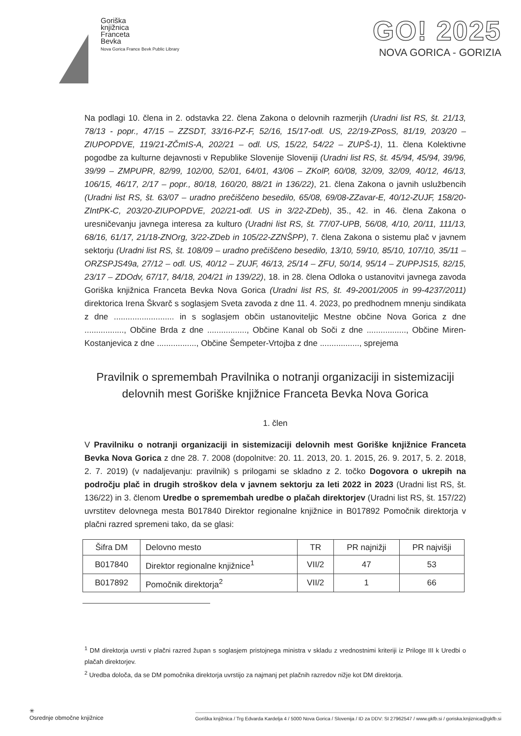Goriška
knjižnica
Franceta
Bevka
Nova Gorica France Bevk Public Library
GO! 2025
NOVA GORICA - GORIZIA
Na podlagi 10. člena in 2. odstavka 22. člena Zakona o delovnih razmerjih (Uradni list RS, št. 21/13, 78/13 - popr., 47/15 – ZZSDT, 33/16-PZ-F, 52/16, 15/17-odl. US, 22/19-ZPosS, 81/19, 203/20 – ZIUPOPDVE, 119/21-ZČmIS-A, 202/21 – odl. US, 15/22, 54/22 – ZUPŠ-1), 11. člena Kolektivne pogodbe za kulturne dejavnosti v Republike Slovenije Sloveniji (Uradni list RS, št. 45/94, 45/94, 39/96, 39/99 – ZMPUPR, 82/99, 102/00, 52/01, 64/01, 43/06 – ZKolP, 60/08, 32/09, 32/09, 40/12, 46/13, 106/15, 46/17, 2/17 – popr., 80/18, 160/20, 88/21 in 136/22), 21. člena Zakona o javnih uslužbencih (Uradni list RS, št. 63/07 – uradno prečiščeno besedilo, 65/08, 69/08-ZZavar-E, 40/12-ZUJF, 158/20-ZIntPK-C, 203/20-ZIUPOPDVE, 202/21-odl. US in 3/22-ZDeb), 35., 42. in 46. člena Zakona o uresničevanju javnega interesa za kulturo (Uradni list RS, št. 77/07-UPB, 56/08, 4/10, 20/11, 111/13, 68/16, 61/17, 21/18-ZNOrg, 3/22-ZDeb in 105/22-ZZNŠPP), 7. člena Zakona o sistemu plač v javnem sektorju (Uradni list RS, št. 108/09 – uradno prečiščeno besedilo, 13/10, 59/10, 85/10, 107/10, 35/11 – ORZSPJS49a, 27/12 – odl. US, 40/12 – ZUJF, 46/13, 25/14 – ZFU, 50/14, 95/14 – ZUPPJS15, 82/15, 23/17 – ZDOdv, 67/17, 84/18, 204/21 in 139/22), 18. in 28. člena Odloka o ustanovitvi javnega zavoda Goriška knjižnica Franceta Bevka Nova Gorica (Uradni list RS, št. 49-2001/2005 in 99-4237/2011) direktorica Irena Škvarč s soglasjem Sveta zavoda z dne 11. 4. 2023, po predhodnem mnenju sindikata z dne .......................... in s soglasjem občin ustanoviteljic Mestne občine Nova Gorica z dne ................., Občine Brda z dne ................., Občine Kanal ob Soči z dne ................., Občine Miren-Kostanjevica z dne ................., Občine Šempeter-Vrtojba z dne ................., sprejema
Pravilnik o spremembah Pravilnika o notranji organizaciji in sistemizaciji delovnih mest Goriške knjižnice Franceta Bevka Nova Gorica
1. člen
V Pravilniku o notranji organizaciji in sistemizaciji delovnih mest Goriške knjižnice Franceta Bevka Nova Gorica z dne 28. 7. 2008 (dopolnitve: 20. 11. 2013, 20. 1. 2015, 26. 9. 2017, 5. 2. 2018, 2. 7. 2019) (v nadaljevanju: pravilnik) s prilogami se skladno z 2. točko Dogovora o ukrepih na področju plač in drugih stroškov dela v javnem sektorju za leti 2022 in 2023 (Uradni list RS, št. 136/22) in 3. členom Uredbe o spremembah uredbe o plačah direktorjev (Uradni list RS, št. 157/22) uvrstitev delovnega mesta B017840 Direktor regionalne knjižnice in B017892 Pomočnik direktorja v plačni razred spremeni tako, da se glasi:
| Šifra DM | Delovno mesto | TR | PR najnižji | PR najvišji |
| --- | --- | --- | --- | --- |
| B017840 | Direktor regionalne knjižnice<sup>1</sup> | VII/2 | 47 | 53 |
| B017892 | Pomočnik direktorja<sup>2</sup> | VII/2 | 1 | 66 |
<sup>1</sup> DM direktorja uvrsti v plačni razred župan s soglasjem pristojnega ministra v skladu z vrednostnimi kriteriji iz Priloge III k Uredbi o plačah direktorjev.
<sup>2</sup> Uredba določa, da se DM pomočnika direktorja uvrstijo za najmanj pet plačnih razredov nižje kot DM direktorja.
✳
Osrednje območne knjižnice
Goriška knjižnica / Trg Edvarda Kardelja 4 / 5000 Nova Gorica / Slovenija / ID za DDV: SI 27962547 / www.gkfb.si / goriska.knjiznica@gkfb.si